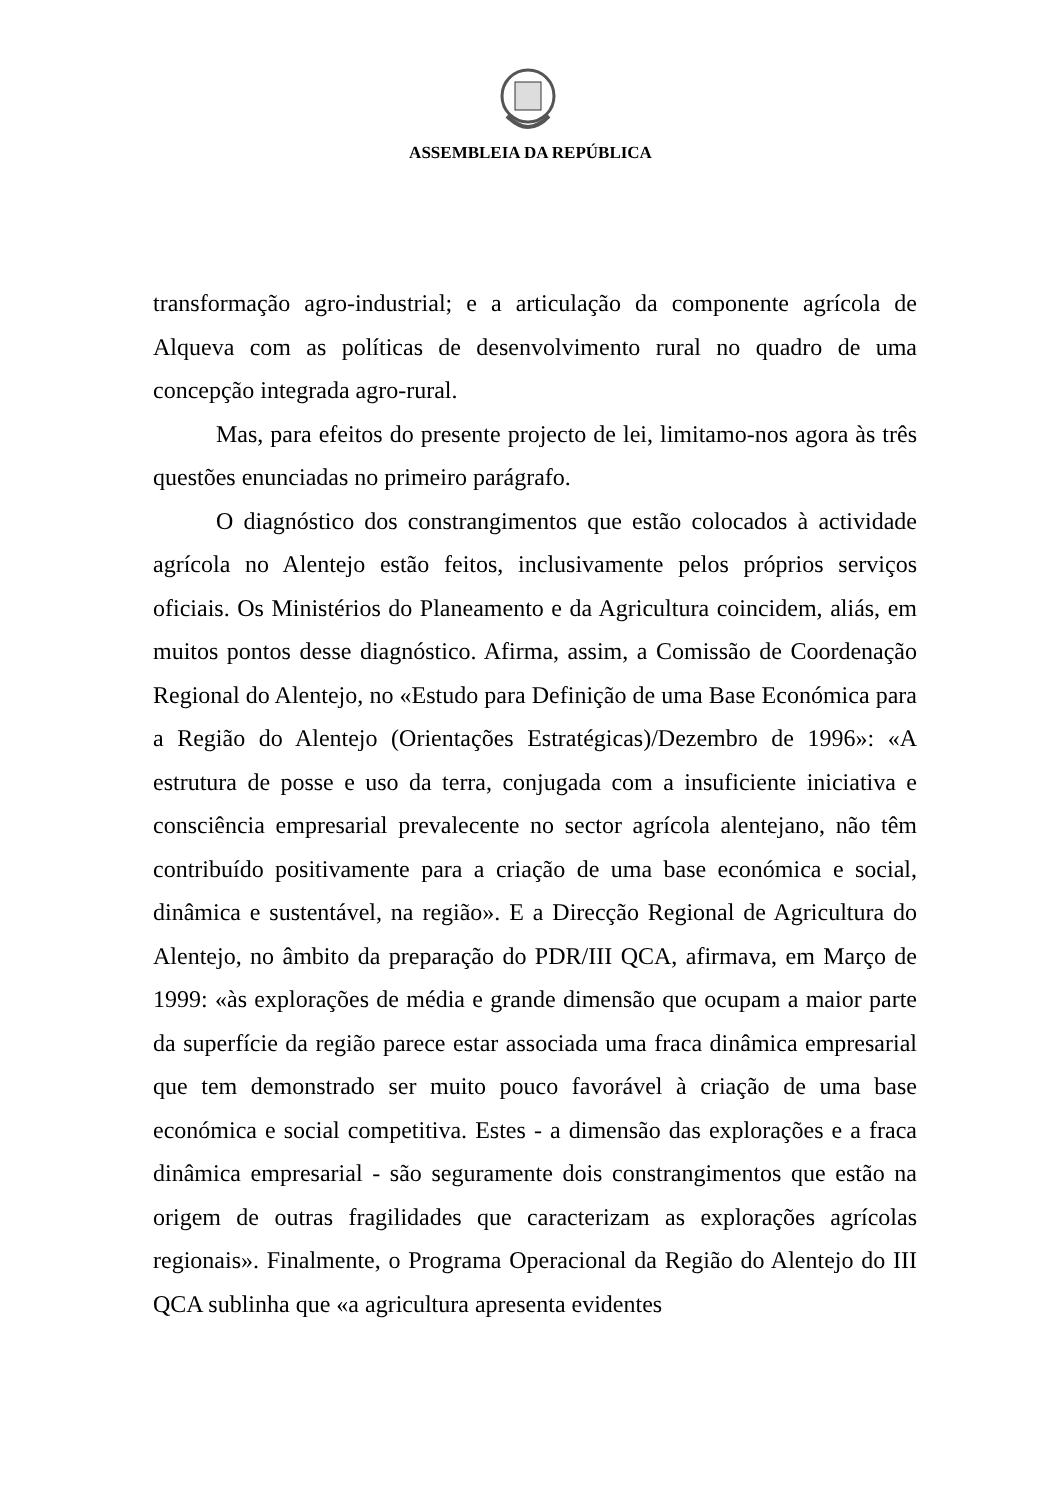ASSEMBLEIA DA REPÚBLICA
transformação agro-industrial; e a articulação da componente agrícola de Alqueva com as políticas de desenvolvimento rural no quadro de uma concepção integrada agro-rural.
Mas, para efeitos do presente projecto de lei, limitamo-nos agora às três questões enunciadas no primeiro parágrafo.
O diagnóstico dos constrangimentos que estão colocados à actividade agrícola no Alentejo estão feitos, inclusivamente pelos próprios serviços oficiais. Os Ministérios do Planeamento e da Agricultura coincidem, aliás, em muitos pontos desse diagnóstico. Afirma, assim, a Comissão de Coordenação Regional do Alentejo, no «Estudo para Definição de uma Base Económica para a Região do Alentejo (Orientações Estratégicas)/Dezembro de 1996»: «A estrutura de posse e uso da terra, conjugada com a insuficiente iniciativa e consciência empresarial prevalecente no sector agrícola alentejano, não têm contribuído positivamente para a criação de uma base económica e social, dinâmica e sustentável, na região». E a Direcção Regional de Agricultura do Alentejo, no âmbito da preparação do PDR/III QCA, afirmava, em Março de 1999: «às explorações de média e grande dimensão que ocupam a maior parte da superfície da região parece estar associada uma fraca dinâmica empresarial que tem demonstrado ser muito pouco favorável à criação de uma base económica e social competitiva. Estes - a dimensão das explorações e a fraca dinâmica empresarial - são seguramente dois constrangimentos que estão na origem de outras fragilidades que caracterizam as explorações agrícolas regionais». Finalmente, o Programa Operacional da Região do Alentejo do III QCA sublinha que «a agricultura apresenta evidentes